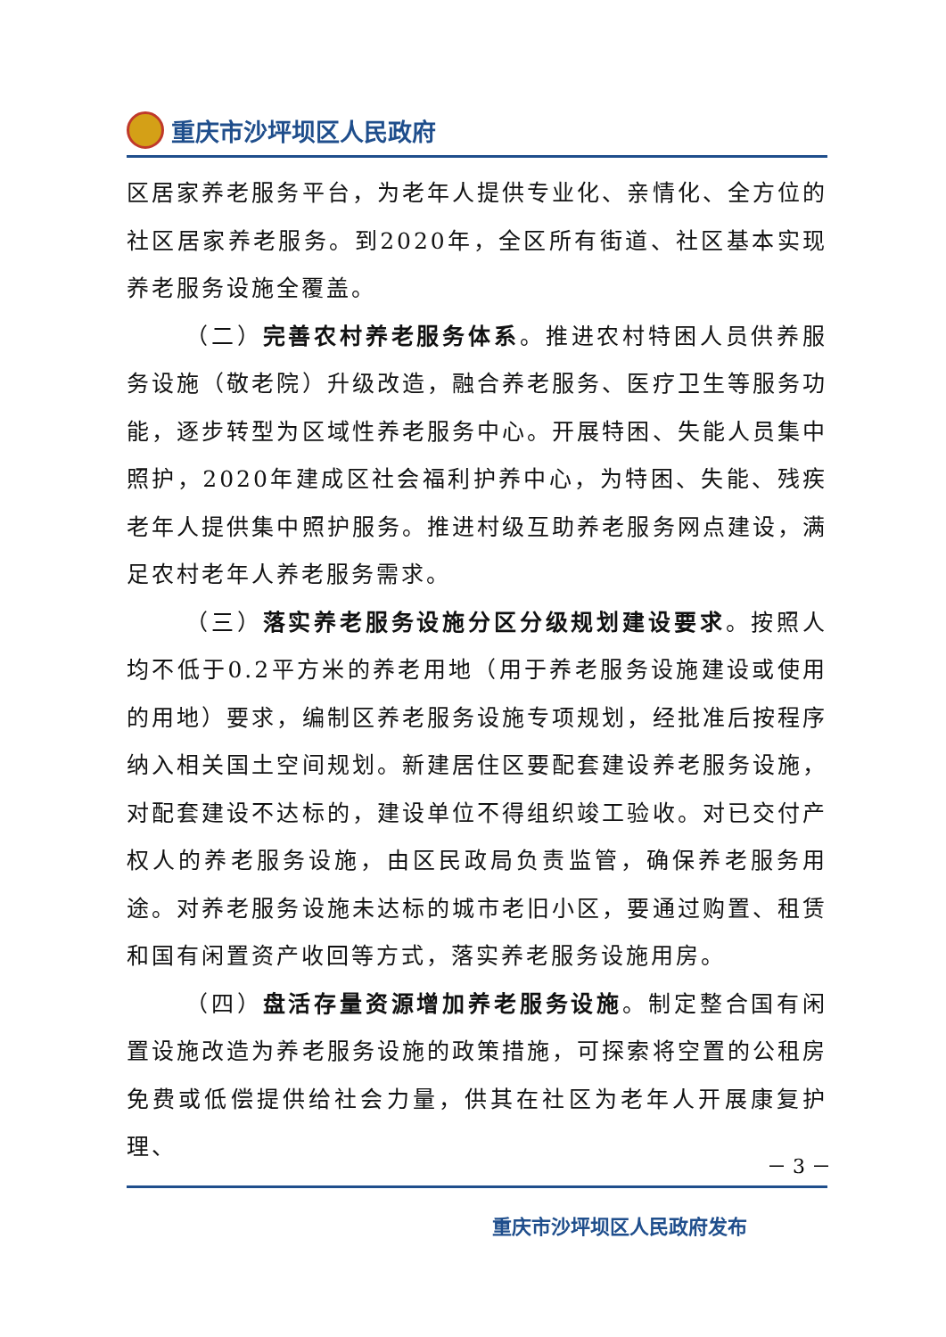重庆市沙坪坝区人民政府
区居家养老服务平台，为老年人提供专业化、亲情化、全方位的社区居家养老服务。到2020年，全区所有街道、社区基本实现养老服务设施全覆盖。
（二）完善农村养老服务体系。推进农村特困人员供养服务设施（敬老院）升级改造，融合养老服务、医疗卫生等服务功能，逐步转型为区域性养老服务中心。开展特困、失能人员集中照护，2020年建成区社会福利护养中心，为特困、失能、残疾老年人提供集中照护服务。推进村级互助养老服务网点建设，满足农村老年人养老服务需求。
（三）落实养老服务设施分区分级规划建设要求。按照人均不低于0.2平方米的养老用地（用于养老服务设施建设或使用的用地）要求，编制区养老服务设施专项规划，经批准后按程序纳入相关国土空间规划。新建居住区要配套建设养老服务设施，对配套建设不达标的，建设单位不得组织竣工验收。对已交付产权人的养老服务设施，由区民政局负责监管，确保养老服务用途。对养老服务设施未达标的城市老旧小区，要通过购置、租赁和国有闲置资产收回等方式，落实养老服务设施用房。
（四）盘活存量资源增加养老服务设施。制定整合国有闲置设施改造为养老服务设施的政策措施，可探索将空置的公租房免费或低偿提供给社会力量，供其在社区为老年人开展康复护理、
－ 3 －
重庆市沙坪坝区人民政府发布